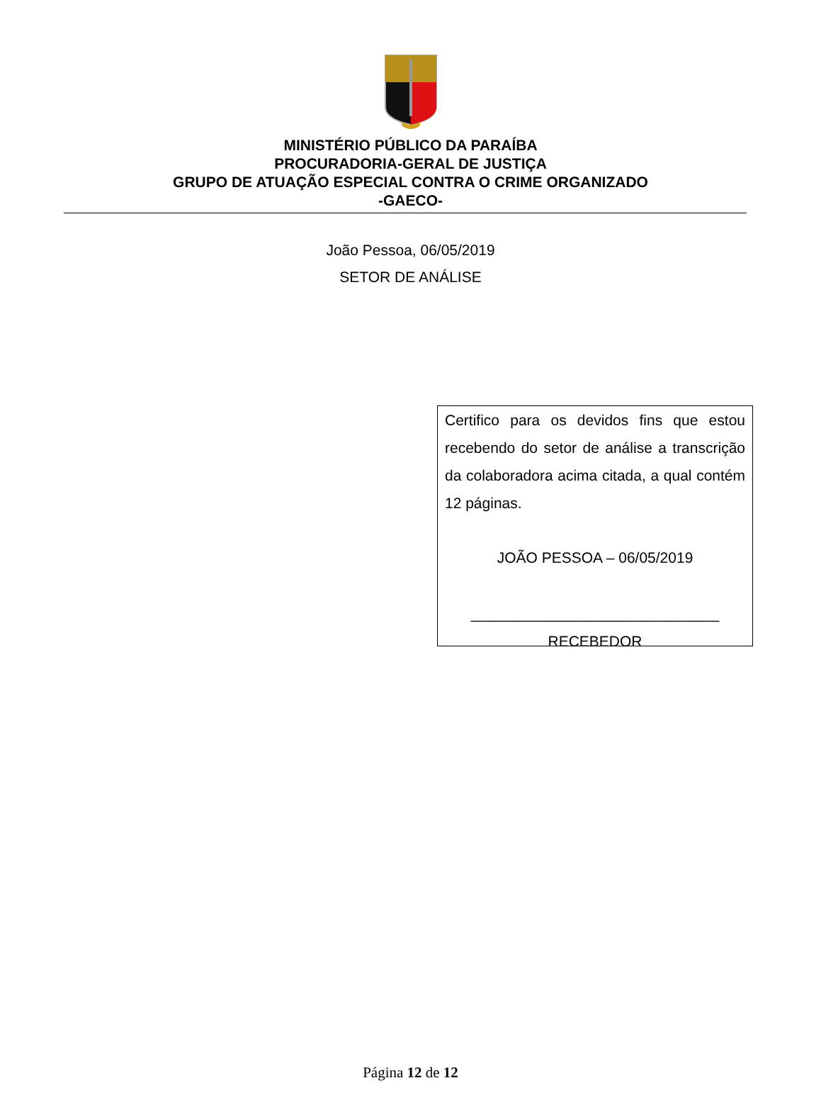MINISTÉRIO PÚBLICO DA PARAÍBA
PROCURADORIA-GERAL DE JUSTIÇA
GRUPO DE ATUAÇÃO ESPECIAL CONTRA O CRIME ORGANIZADO
-GAECO-
João Pessoa, 06/05/2019
SETOR DE ANÁLISE
Certifico para os devidos fins que estou recebendo do setor de análise a transcrição da colaboradora acima citada, a qual contém 12 páginas.
JOÃO PESSOA – 06/05/2019
______________________________
RECEBEDOR
Página 12 de 12